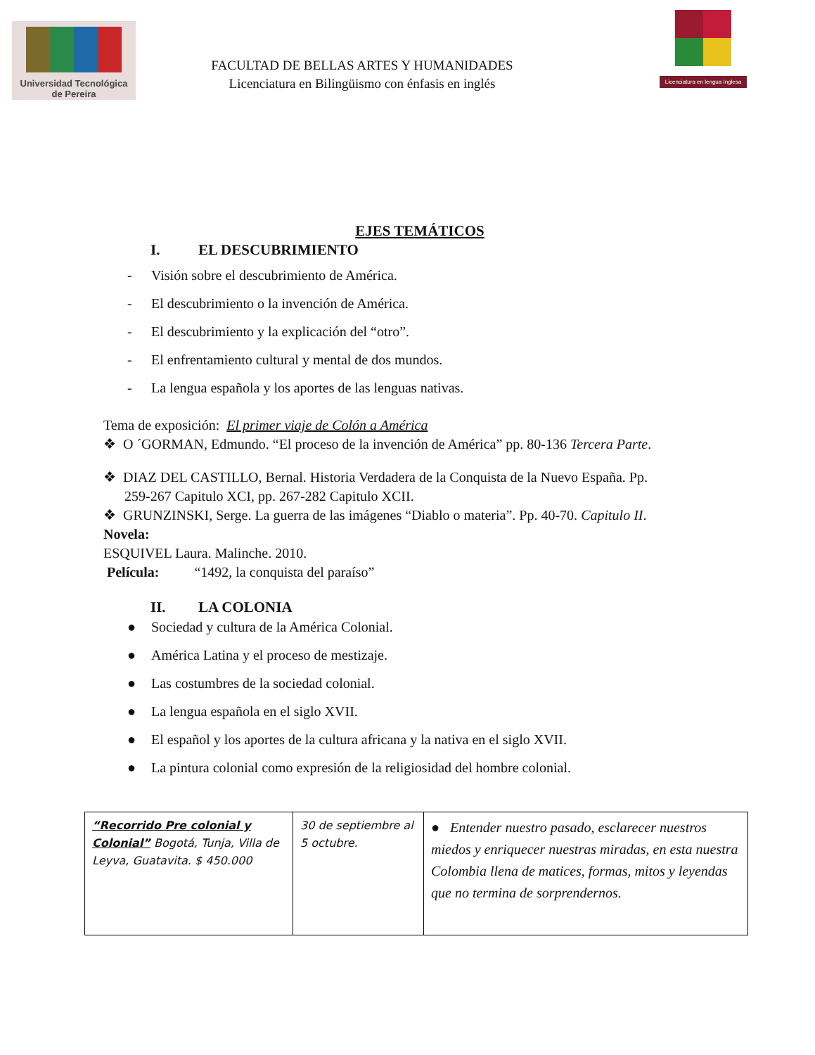Universidad Tecnológica
de Pereira
FACULTAD DE BELLAS ARTES Y HUMANIDADES
Licenciatura en Bilingüismo con énfasis en inglés
Licenciatura en lengua Inglesa
EJES TEMÁTICOS
I. EL DESCUBRIMIENTO
- Visión sobre el descubrimiento de América.
- El descubrimiento o la invención de América.
- El descubrimiento y la explicación del “otro”.
- El enfrentamiento cultural y mental de dos mundos.
- La lengua española y los aportes de las lenguas nativas.
Tema de exposición: El primer viaje de Colón a América
❖ O ´GORMAN, Edmundo. “El proceso de la invención de América” pp. 80-136 Tercera Parte.
❖ DIAZ DEL CASTILLO, Bernal. Historia Verdadera de la Conquista de la Nuevo España. Pp.
259-267 Capitulo XCI, pp. 267-282 Capitulo XCII.
❖ GRUNZINSKI, Serge. La guerra de las imágenes “Diablo o materia”. Pp. 40-70. Capitulo II.
Novela:
ESQUIVEL Laura. Malinche. 2010.
Película: “1492, la conquista del paraíso”
II. LA COLONIA
● Sociedad y cultura de la América Colonial.
● América Latina y el proceso de mestizaje.
● Las costumbres de la sociedad colonial.
● La lengua española en el siglo XVII.
● El español y los aportes de la cultura africana y la nativa en el siglo XVII.
● La pintura colonial como expresión de la religiosidad del hombre colonial.
| “Recorrido Pre colonial y Colonial” Bogotá, Tunja, Villa de Leyva, Guatavita. $ 450.000 | 30 de septiembre al 5 octubre. | ● Entender nuestro pasado, esclarecer nuestros miedos y enriquecer nuestras miradas, en esta nuestra Colombia llena de matices, formas, mitos y leyendas que no termina de sorprendernos. |